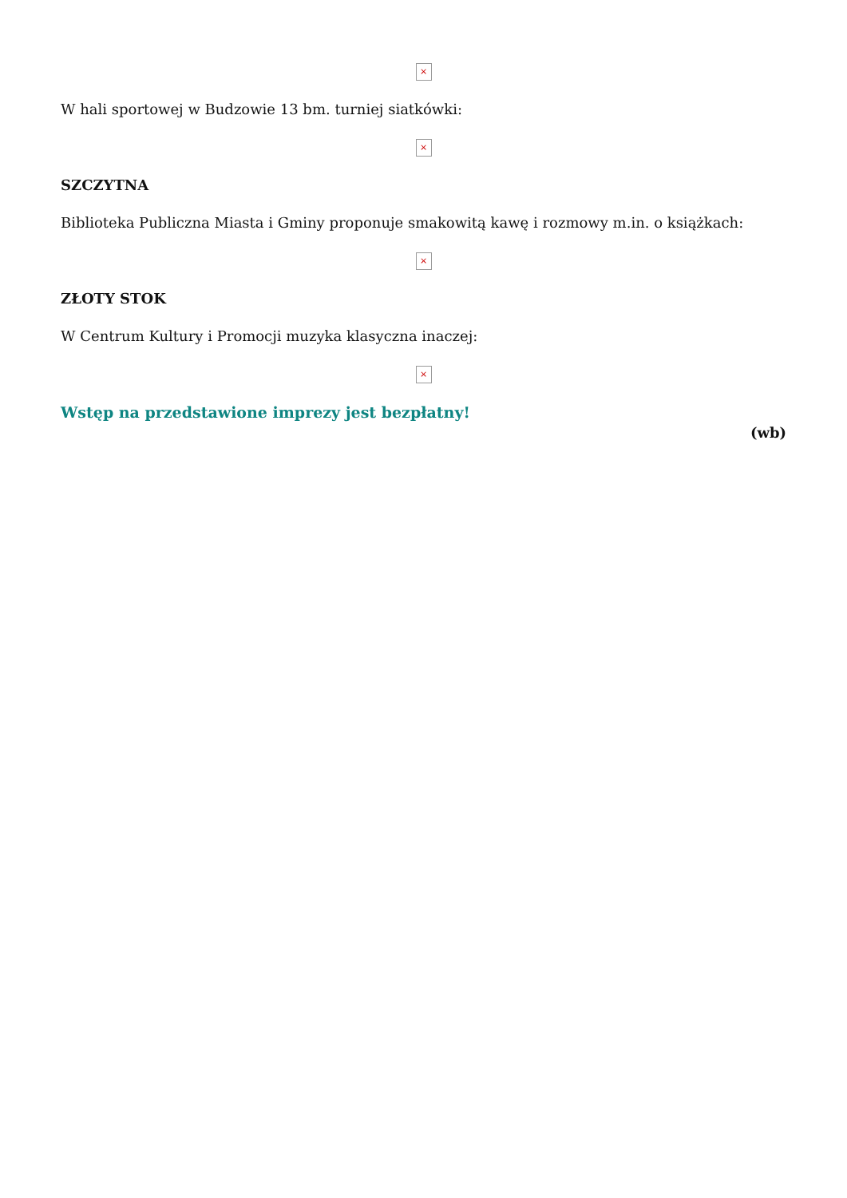×
W hali sportowej w Budzowie 13 bm. turniej siatkówki:
×
SZCZYTNA
Biblioteka Publiczna Miasta i Gminy proponuje smakowitą kawę i rozmowy m.in. o książkach:
×
ZŁOTY STOK
W Centrum Kultury i Promocji muzyka klasyczna inaczej:
×
Wstęp na przedstawione imprezy jest bezpłatny!
(wb)